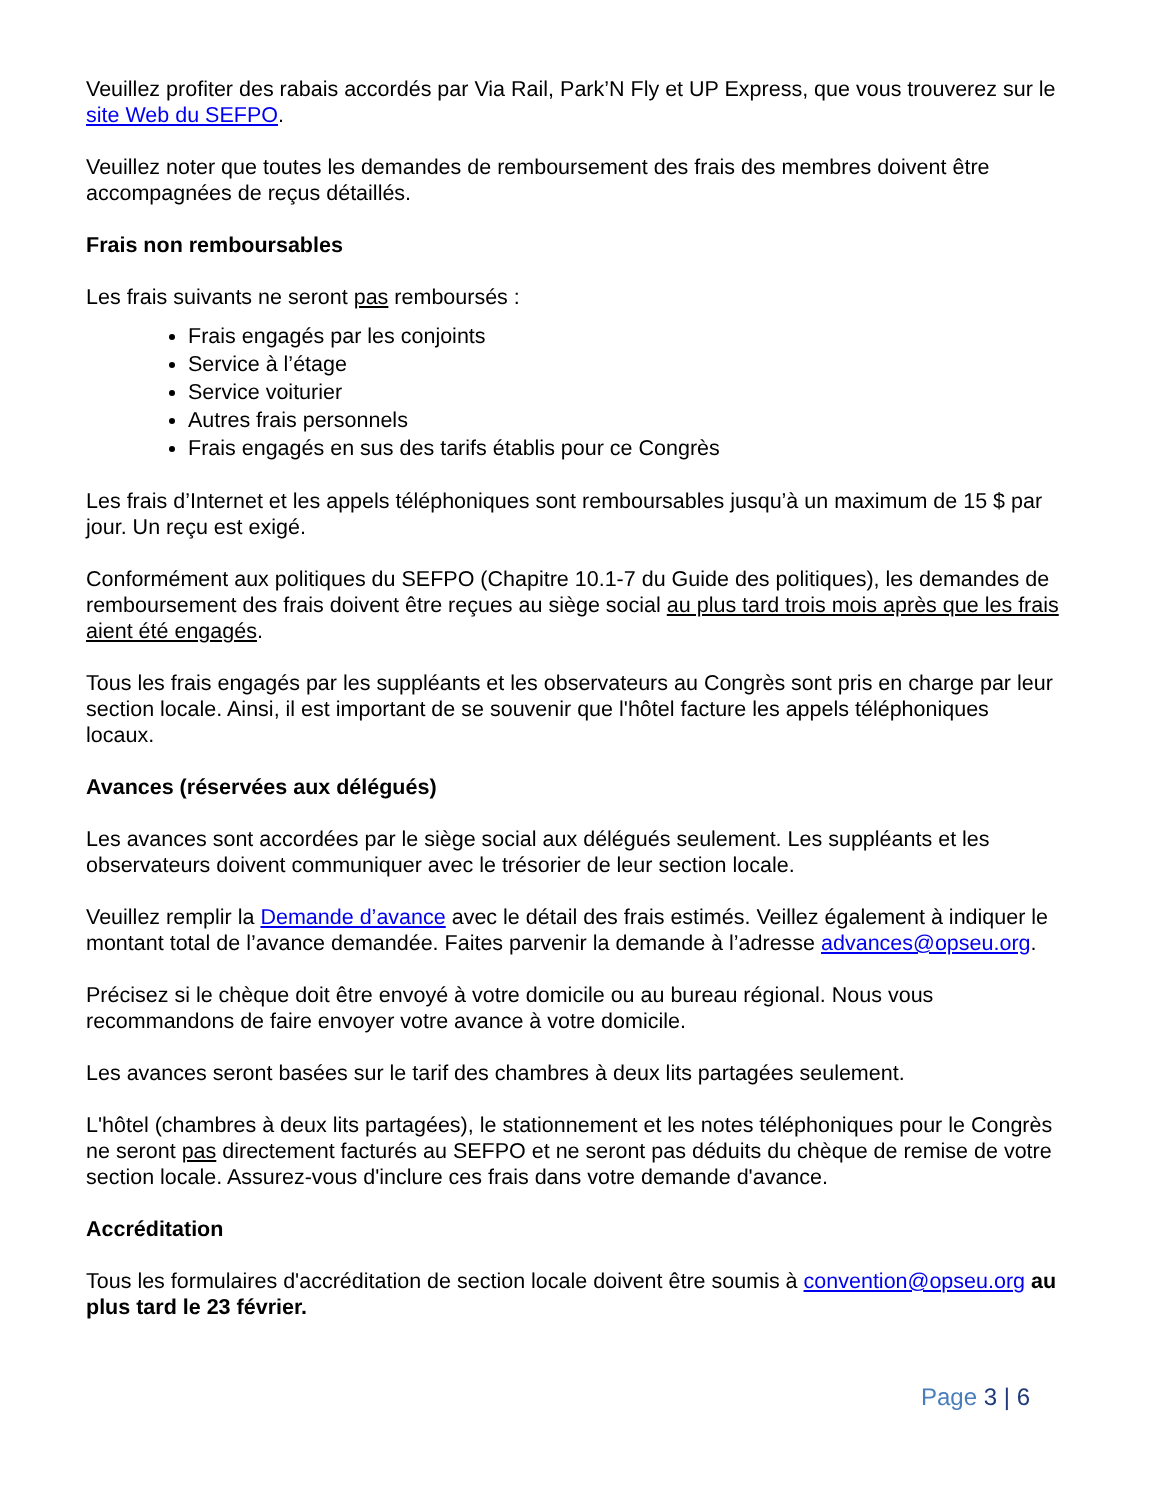Veuillez profiter des rabais accordés par Via Rail, Park’N Fly et UP Express, que vous trouverez sur le site Web du SEFPO.
Veuillez noter que toutes les demandes de remboursement des frais des membres doivent être accompagnées de reçus détaillés.
Frais non remboursables
Les frais suivants ne seront pas remboursés :
Frais engagés par les conjoints
Service à l’étage
Service voiturier
Autres frais personnels
Frais engagés en sus des tarifs établis pour ce Congrès
Les frais d’Internet et les appels téléphoniques sont remboursables jusqu’à un maximum de 15 $ par jour. Un reçu est exigé.
Conformément aux politiques du SEFPO (Chapitre 10.1-7 du Guide des politiques), les demandes de remboursement des frais doivent être reçues au siège social au plus tard trois mois après que les frais aient été engagés.
Tous les frais engagés par les suppléants et les observateurs au Congrès sont pris en charge par leur section locale. Ainsi, il est important de se souvenir que l'hôtel facture les appels téléphoniques locaux.
Avances (réservées aux délégués)
Les avances sont accordées par le siège social aux délégués seulement. Les suppléants et les observateurs doivent communiquer avec le trésorier de leur section locale.
Veuillez remplir la Demande d’avance avec le détail des frais estimés. Veillez également à indiquer le montant total de l’avance demandée. Faites parvenir la demande à l’adresse advances@opseu.org.
Précisez si le chèque doit être envoyé à votre domicile ou au bureau régional. Nous vous recommandons de faire envoyer votre avance à votre domicile.
Les avances seront basées sur le tarif des chambres à deux lits partagées seulement.
L'hôtel (chambres à deux lits partagées), le stationnement et les notes téléphoniques pour le Congrès ne seront pas directement facturés au SEFPO et ne seront pas déduits du chèque de remise de votre section locale. Assurez-vous d'inclure ces frais dans votre demande d'avance.
Accréditation
Tous les formulaires d'accréditation de section locale doivent être soumis à convention@opseu.org au plus tard le 23 février.
Page 3 | 6